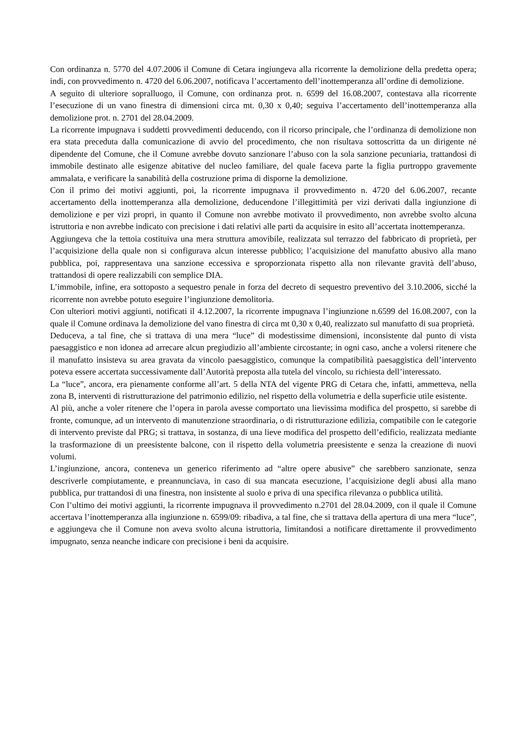Con ordinanza n. 5770 del 4.07.2006 il Comune di Cetara ingiungeva alla ricorrente la demolizione della predetta opera; indi, con provvedimento n. 4720 del 6.06.2007, notificava l’accertamento dell’inottemperanza all’ordine di demolizione.
A seguito di ulteriore sopralluogo, il Comune, con ordinanza prot. n. 6599 del 16.08.2007, contestava alla ricorrente l’esecuzione di un vano finestra di dimensioni circa mt. 0,30 x 0,40; seguiva l’accertamento dell’inottemperanza alla demolizione prot. n. 2701 del 28.04.2009.
La ricorrente impugnava i suddetti provvedimenti deducendo, con il ricorso principale, che l’ordinanza di demolizione non era stata preceduta dalla comunicazione di avvio del procedimento, che non risultava sottoscritta da un dirigente né dipendente del Comune, che il Comune avrebbe dovuto sanzionare l’abuso con la sola sanzione pecuniaria, trattandosi di immobile destinato alle esigenze abitative del nucleo familiare, del quale faceva parte la figlia purtroppo gravemente ammalata, e verificare la sanabilità della costruzione prima di disporne la demolizione.
Con il primo dei motivi aggiunti, poi, la ricorrente impugnava il provvedimento n. 4720 del 6.06.2007, recante accertamento della inottemperanza alla demolizione, deducendone l’illegittimità per vizi derivati dalla ingiunzione di demolizione e per vizi propri, in quanto il Comune non avrebbe motivato il provvedimento, non avrebbe svolto alcuna istruttoria e non avrebbe indicato con precisione i dati relativi alle parti da acquisire in esito all’accertata inottemperanza.
Aggiungeva che la tettoia costituiva una mera struttura amovibile, realizzata sul terrazzo del fabbricato di proprietà, per l’acquisizione della quale non si configurava alcun interesse pubblico; l’acquisizione del manufatto abusivo alla mano pubblica, poi, rappresentava una sanzione eccessiva e sproporzionata rispetto alla non rilevante gravità dell’abuso, trattandosi di opere realizzabili con semplice DIA.
L’immobile, infine, era sottoposto a sequestro penale in forza del decreto di sequestro preventivo del 3.10.2006, sicché la ricorrente non avrebbe potuto eseguire l’ingiunzione demolitoria.
Con ulteriori motivi aggiunti, notificati il 4.12.2007, la ricorrente impugnava l’ingiunzione n.6599 del 16.08.2007, con la quale il Comune ordinava la demolizione del vano finestra di circa mt 0,30 x 0,40, realizzato sul manufatto di sua proprietà.
Deduceva, a tal fine, che si trattava di una mera “luce” di modestissime dimensioni, inconsistente dal punto di vista paesaggistico e non idonea ad arrecare alcun pregiudizio all’ambiente circostante; in ogni caso, anche a volersi ritenere che il manufatto insisteva su area gravata da vincolo paesaggistico, comunque la compatibilità paesaggistica dell’intervento poteva essere accertata successivamente dall’Autorità preposta alla tutela del vincolo, su richiesta dell’interessato.
La “luce”, ancora, era pienamente conforme all’art. 5 della NTA del vigente PRG di Cetara che, infatti, ammetteva, nella zona B, interventi di ristrutturazione del patrimonio edilizio, nel rispetto della volumetria e della superficie utile esistente.
Al più, anche a voler ritenere che l’opera in parola avesse comportato una lievissima modifica del prospetto, si sarebbe di fronte, comunque, ad un intervento di manutenzione straordinaria, o di ristrutturazione edilizia, compatibile con le categorie di intervento previste dal PRG; si trattava, in sostanza, di una lieve modifica del prospetto dell’edificio, realizzata mediante la trasformazione di un preesistente balcone, con il rispetto della volumetria preesistente e senza la creazione di nuovi volumi.
L’ingiunzione, ancora, conteneva un generico riferimento ad “altre opere abusive” che sarebbero sanzionate, senza descriverle compiutamente, e preannunciava, in caso di sua mancata esecuzione, l’acquisizione degli abusi alla mano pubblica, pur trattandosi di una finestra, non insistente al suolo e priva di una specifica rilevanza o pubblica utilità.
Con l’ultimo dei motivi aggiunti, la ricorrente impugnava il provvedimento n.2701 del 28.04.2009, con il quale il Comune accertava l’inottemperanza alla ingiunzione n. 6599/09: ribadiva, a tal fine, che si trattava della apertura di una mera “luce”, e aggiungeva che il Comune non aveva svolto alcuna istruttoria, limitandosi a notificare direttamente il provvedimento impugnato, senza neanche indicare con precisione i beni da acquisire.